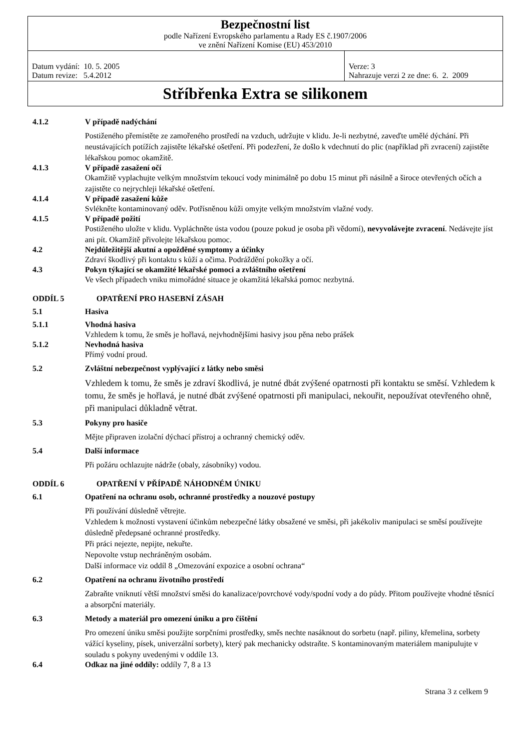| Bezpečnostní list podle Nařízení Evropského parlamentu a Rady ES č.1907/2006 ve znění Nařízení Komise (EU) 453/2010 | |
| Datum vydání: 10. 5. 2005 Datum revize: 5.4.2012 | Verze: 3 Nahrazuje verzi 2 ze dne: 6. 2. 2009 |
| Stříbřenka Extra se silikonem | |
4.1.2 V případě nadýchání
Postiženého přemístěte ze zamořeného prostředí na vzduch, udržujte v klidu. Je-li nezbytné, zaveďte umělé dýchání. Při neustávajících potížích zajistěte lékařské ošetření. Při podezření, že došlo k vdechnutí do plic (například při zvracení) zajistěte lékařskou pomoc okamžitě.
4.1.3 V případě zasažení očí
Okamžitě vyplachujte velkým množstvím tekoucí vody minimálně po dobu 15 minut při násilně a široce otevřených očích a zajistěte co nejrychleji lékařské ošetření.
4.1.4 V případě zasažení kůže
Svlékněte kontaminovaný oděv. Potřísněnou kůži omyjte velkým množstvím vlažné vody.
4.1.5 V případě požití
Postiženého uložte v klidu. Vypláchněte ústa vodou (pouze pokud je osoba při vědomí), nevyvolávejte zvracení. Nedávejte jíst ani pít. Okamžitě přivolejte lékařskou pomoc.
4.2 Nejdůležitější akutní a opožděné symptomy a účinky
Zdraví škodlivý při kontaktu s kůží a očima. Podráždění pokožky a očí.
4.3 Pokyn týkající se okamžité lékařské pomoci a zvláštního ošetření
Ve všech případech vniku mimořádné situace je okamžitá lékařská pomoc nezbytná.
ODDÍL 5 OPATŘENÍ PRO HASEBNÍ ZÁSAH
5.1 Hasiva
5.1.1 Vhodná hasiva
Vzhledem k tomu, že směs je hořlavá, nejvhodnějšími hasivy jsou pěna nebo prášek
5.1.2 Nevhodná hasiva
Přímý vodní proud.
5.2 Zvláštní nebezpečnost vyplývající z látky nebo směsi
Vzhledem k tomu, že směs je zdraví škodlivá, je nutné dbát zvýšené opatrnosti při kontaktu se směsí. Vzhledem k tomu, že směs je hořlavá, je nutné dbát zvýšené opatrnosti při manipulaci, nekouřit, nepoužívat otevřeného ohně, při manipulaci důkladně větrat.
5.3 Pokyny pro hasiče
Mějte připraven izolační dýchací přístroj a ochranný chemický oděv.
5.4 Další informace
Při požáru ochlazujte nádrže (obaly, zásobníky) vodou.
ODDÍL 6 OPATŘENÍ V PŘÍPADĚ NÁHODNÉM ÚNIKU
6.1 Opatření na ochranu osob, ochranné prostředky a nouzové postupy
Při používání důsledně větrejte.
Vzhledem k možnosti vystavení účinkům nebezpečné látky obsažené ve směsi, při jakékoliv manipulaci se směsí používejte důsledně předepsané ochranné prostředky.
Při práci nejezte, nepijte, nekuřte.
Nepovolte vstup nechráněným osobám.
Další informace viz oddíl 8 „Omezování expozice a osobní ochrana“
6.2 Opatření na ochranu životního prostředí
Zabraňte vniknutí větší množství směsi do kanalizace/povrchové vody/spodní vody a do půdy. Přitom používejte vhodné těsnící a absorpční materiály.
6.3 Metody a materiál pro omezení úniku a pro čištění
Pro omezení úniku směsi použijte sorpčními prostředky, směs nechte nasáknout do sorbetu (např. piliny, křemelina, sorbety vážící kyseliny, písek, univerzální sorbety), který pak mechanicky odstraňte. S kontaminovaným materiálem manipulujte v souladu s pokyny uvedenými v oddíle 13.
6.4 Odkaz na jiné oddíly: oddíly 7, 8 a 13
Strana 3 z celkem 9